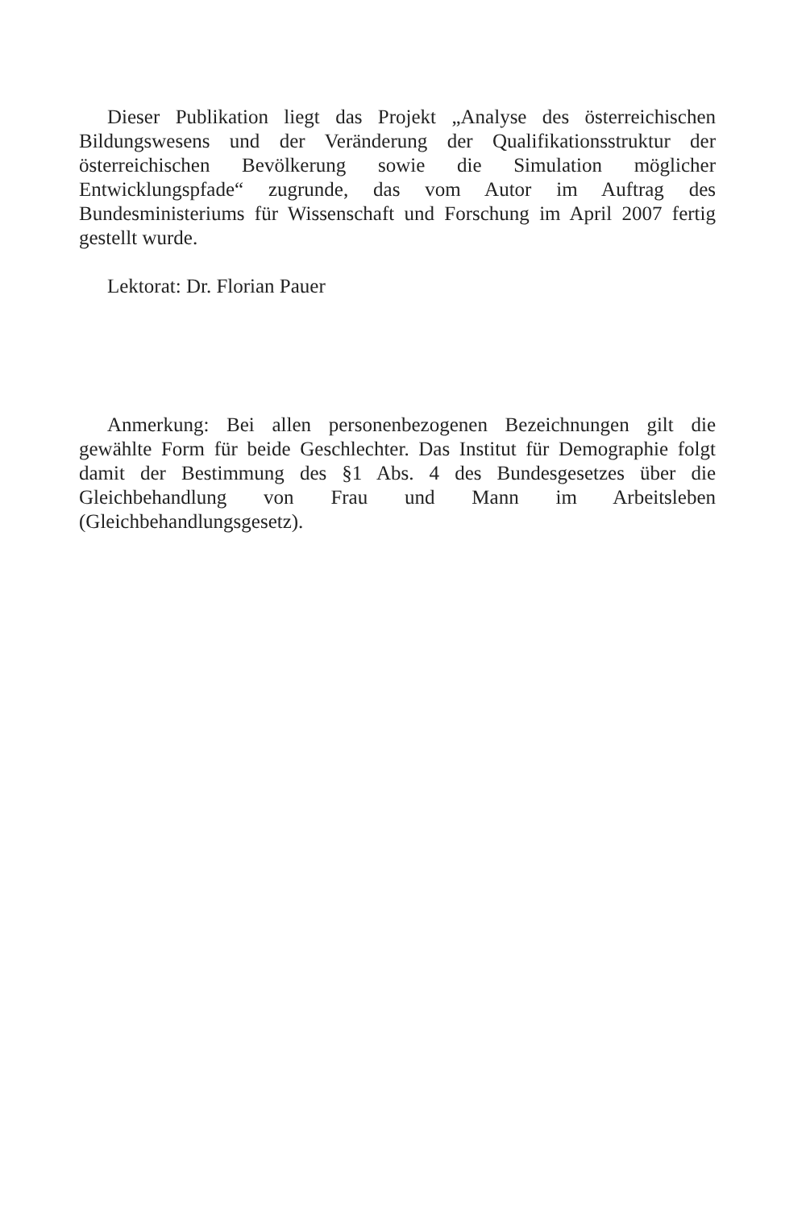Dieser Publikation liegt das Projekt „Analyse des österreichischen Bildungswesens und der Veränderung der Qualifikationsstruktur der österreichischen Bevölkerung sowie die Simulation möglicher Entwicklungspfade“ zugrunde, das vom Autor im Auftrag des Bundesministeriums für Wissenschaft und Forschung im April 2007 fertig gestellt wurde.
Lektorat: Dr. Florian Pauer
Anmerkung: Bei allen personenbezogenen Bezeichnungen gilt die gewählte Form für beide Geschlechter. Das Institut für Demographie folgt damit der Bestimmung des §1 Abs. 4 des Bundesgesetzes über die Gleichbehandlung von Frau und Mann im Arbeitsleben (Gleichbehandlungsgesetz).